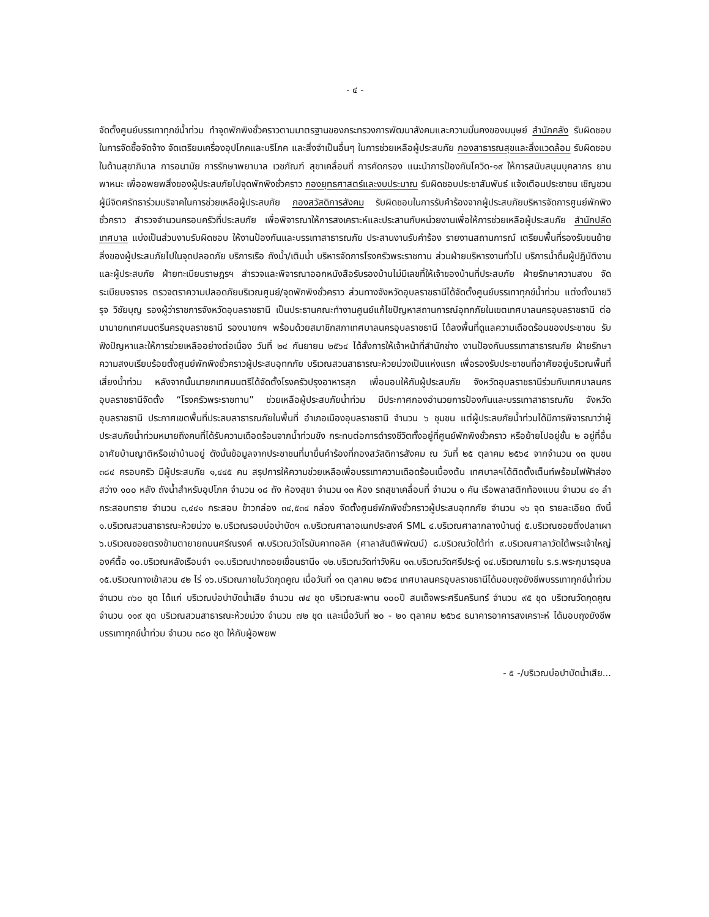- ๔ -
จัดตั้งศูนย์บรรเทาทุกข์น้ำท่วม ทำจุดพักพิงชั่วคราวตามมาตรฐานของกระทรวงการพัฒนาสังคมและความมั่นคงของมนุษย์ สำนักคลัง รับผิดชอบในการจัดซื้อจัดจ้าง จัดเตรียมเครื่องอุปโภคและบริโภค และสิ่งจำเป็นอื่นๆ ในการช่วยเหลือผู้ประสบภัย กองสาธารณสุขและสิ่งแวดล้อม รับผิดชอบในด้านสุขาภิบาล การอนามัย การรักษาพยาบาล เวชภัณฑ์ สุขาเคลื่อนที่ การคัดกรอง แนะนำการป้องกันโควิด-๑๙ ให้การสนับสนุนบุคลากร ยานพาหนะ เพื่ออพยพสิ่งของผู้ประสบภัยไปจุดพักพิงชั่วคราว กองยุทธศาสตร์และงบประมาณ รับผิดชอบประชาสัมพันธ์ แจ้งเตือนประชาชน เชิญชวนผู้มีจิตศรัทธาร่วมบริจาคในการช่วยเหลือผู้ประสบภัย กองสวัสดิการสังคม รับผิดชอบในการรับคำร้องจากผู้ประสบภัยบริหารจัดการศูนย์พักพิงชั่วคราว สำรวจจำนวนครอบครัวที่ประสบภัย เพื่อพิจารณาให้การสงเคราะห์และประสานกับหน่วยงานเพื่อให้การช่วยเหลือผู้ประสบภัย สำนักปลัดเทศบาล แบ่งเป็นส่วนงานรับผิดชอบ ให้งานป้องกันและบรรเทาสาธารณภัย ประสานงานรับคำร้อง รายงานสถานการณ์ เตรียมพื้นที่รองรับขนย้ายสิ่งของผู้ประสบภัยไปในจุดปลอดภัย บริการเรือ ถังน้ำ/เติมน้ำ บริหารจัดการโรงครัวพระราชทาน ส่วนฝ่ายบริหารงานทั่วไป บริการน้ำดื่มผู้ปฏิบัติงานและผู้ประสบภัย ฝ่ายทะเบียนราษฎรฯ สำรวจและพิจารณาออกหนังสือรับรองบ้านไม่มีเลขที่ให้เจ้าของบ้านที่ประสบภัย ฝ่ายรักษาความสงบ จัดระเบียบจราจร ตรวจตราความปลอดภัยบริเวณศูนย์/จุดพักพิงชั่วคราว ส่วนทางจังหวัดอุบลราชธานีได้จัดตั้งศูนย์บรรเทาทุกข์น้ำท่วม แต่งตั้งนายวิรุจ วิชัยบุญ รองผู้ว่าราชการจังหวัดอุบลราชธานี เป็นประธานคณะทำงานศูนย์แก้ไขปัญหาสถานการณ์อุทกภัยในเขตเทศบาลนครอุบลราชธานี ต่อมานายกเทศมนตรีนครอุบลราชธานี รองนายกฯ พร้อมด้วยสมาชิกสภาเทศบาลนครอุบลราชธานี ได้ลงพื้นที่ดูแลความเดือดร้อนของประชาชน รับฟังปัญหาและให้การช่วยเหลืออย่างต่อเนื่อง วันที่ ๒๔ กันยายน ๒๕๖๔ ได้สั่งการให้เจ้าหน้าที่สำนักช่าง งานป้องกันบรรเทาสาธารณภัย ฝ่ายรักษาความสงบเรียบร้อยตั้งศูนย์พักพิงชั่วคราวผู้ประสบอุทกภัย บริเวณสวนสาธารณะห้วยม่วงเป็นแห่งแรก เพื่อรองรับประชาชนที่อาศัยอยู่บริเวณพื้นที่เสี่ยงน้ำท่วม หลังจากนั้นนายกเทศมนตรีได้จัดตั้งโรงครัวปรุงอาหารสุก เพื่อมอบให้กับผู้ประสบภัย จังหวัดอุบลราชธานีร่วมกับเทศบาลนครอุบลราชธานีจัดตั้ง “โรงครัวพระราชทาน” ช่วยเหลือผู้ประสบภัยน้ำท่วม มีประกาศกองอำนวยการป้องกันและบรรเทาสาธารณภัย จังหวัดอุบลราชธานี ประกาศเขตพื้นที่ประสบสาธารณภัยในพื้นที่ อำเภอเมืองอุบลราชธานี จำนวน ๖ ชุมชน แต่ผู้ประสบภัยน้ำท่วมได้มีการพิจารณาว่าผู้ประสบภัยน้ำท่วมหมายถึงคนที่ได้รับความเดือดร้อนจากน้ำท่วมขัง กระทบต่อการดำรงชีวิตทั้งอยู่ที่ศูนย์พักพิงชั่วคราว หรือย้ายไปอยู่ชั้น ๒ อยู่ที่อื่นอาศัยบ้านญาติหรือเช่าบ้านอยู่ ดังนั้นข้อมูลจากประชาชนที่มายื่นคำร้องที่กองสวัสดิการสังคม ณ วันที่ ๒๕ ตุลาคม ๒๕๖๔ จากจำนวน ๑๓ ชุมชน ๓๘๔ ครอบครัว มีผู้ประสบภัย ๑,๔๔๕ คน สรุปการให้ความช่วยเหลือเพื่อบรรเทาความเดือดร้อนเบื้องต้น เทศบาลฯได้ติดตั้งเต็นท์พร้อมไฟฟ้าส่องสว่าง ๑๐๐ หลัง ถังน้ำสำหรับอุปโภค จำนวน ๑๘ ถัง ห้องสุขา จำนวน ๑๓ ห้อง รถสุขาเคลื่อนที่ จำนวน ๑ คัน เรือพลาสติกท้องแบน จำนวน ๔๑ ลำ กระสอบทราย จำนวน ๓,๔๔๑ กระสอบ ข้าวกล่อง ๓๔,๕๓๔ กล่อง จัดตั้งศูนย์พักพิงชั่วคราวผู้ประสบอุทกภัย จำนวน ๑๖ จุด รายละเอียด ดังนี้ ๑.บริเวณสวนสาธารณะห้วยม่วง ๒.บริเวณรอบบ่อบำบัดฯ ๓.บริเวณศาลาอเนกประสงค์ SML ๔.บริเวณศาลากลางบ้านดู่ ๕.บริเวณซอยติ่งปลาเผา ๖.บริเวณซอยตรงข้ามตายายถนนศรีณรงค์ ๗.บริเวณวัดโรมันคาทอลิค (ศาลาสันติพิพัฒน์) ๘.บริเวณวัดใต้ท่า ๙.บริเวณศาลาวัดใต้พระเจ้าใหญ่องค์ตื้อ ๑๐.บริเวณหลังเรือนจำ ๑๑.บริเวณปากซอยเขื่อนธานี๑ ๑๒.บริเวณวัดท่าวังหิน ๑๓.บริเวณวัดศรีประดู่ ๑๔.บริเวณภายใน ร.ร.พระกุมารอุบล ๑๕.บริเวณทางเข้าสวน ๔๒ ไร่ ๑๖.บริเวณภายในวัดกุดคูณ เมื่อวันที่ ๑๓ ตุลาคม ๒๕๖๔ เทศบาลนครอุบลราชธานีได้มอบถุงยังชีพบรรเทาทุกข์น้ำท่วม จำนวน ๓๖๐ ชุด ได้แก่ บริเวณบ่อบำบัดน้ำเสีย จำนวน ๗๔ ชุด บริเวณสะพาน ๑๐๐ปี สมเด็จพระศรีนครินทร์ จำนวน ๙๕ ชุด บริเวณวัดกุดคูณ จำนวน ๑๑๙ ชุด บริเวณสวนสาธารณะห้วยม่วง จำนวน ๗๒ ชุด และเมื่อวันที่ ๒๐ - ๒๑ ตุลาคม ๒๕๖๔ ธนาคารอาคารสงเคราะห์ ได้มอบถุงยังชีพบรรเทาทุกข์น้ำท่วม จำนวน ๓๘๐ ชุด ให้กับผู้อพยพ
- ๕ -/บริเวณบ่อบำบัดน้ำเสีย...